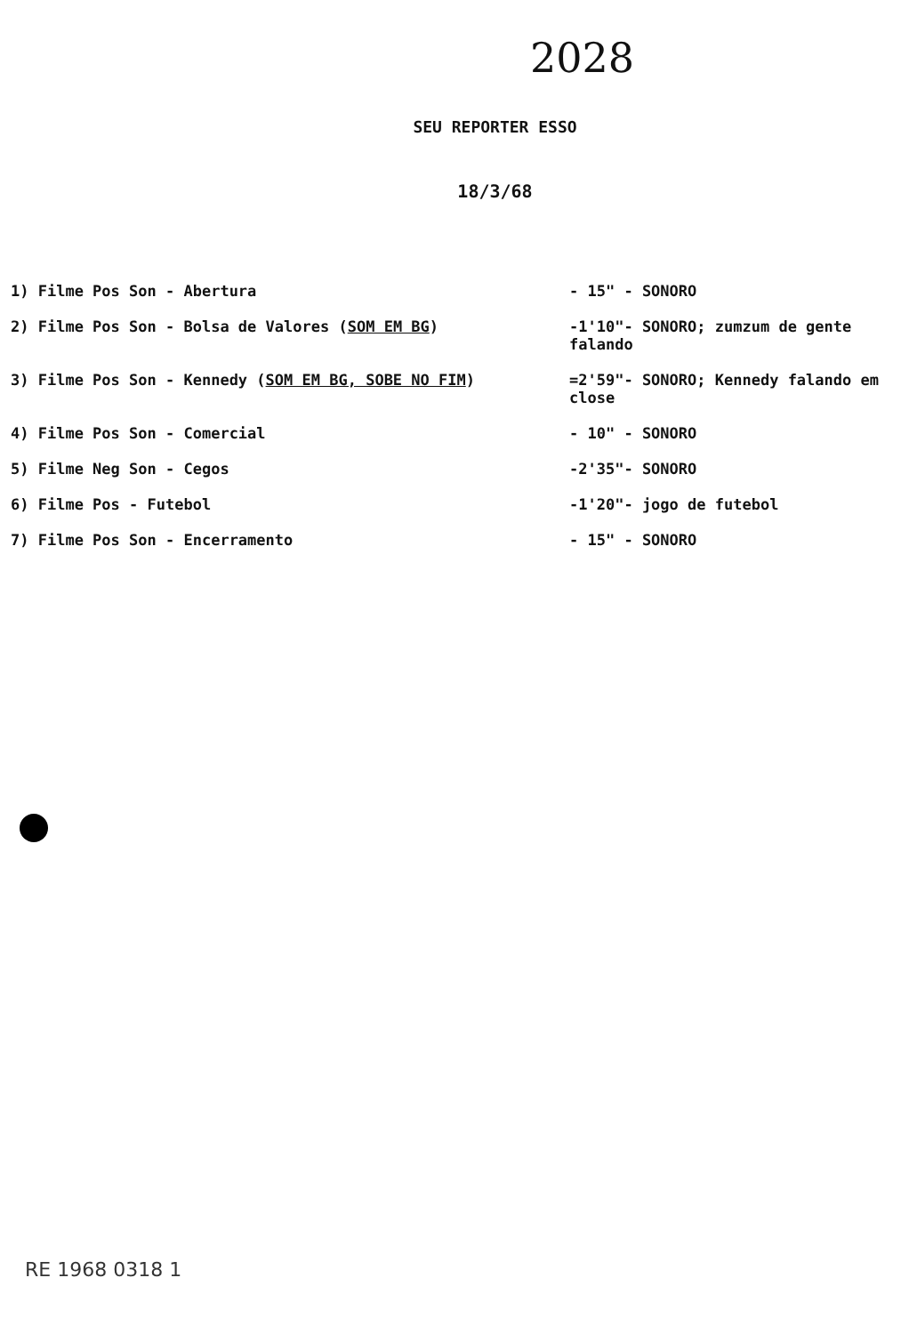2028
SEU REPORTER ESSO
18/3/68
| 1) Filme Pos Son - Abertura | - 15" - SONORO |
| 2) Filme Pos Son - Bolsa de Valores ( SOM EM BG ) | -1'10"- SONORO; zumzum de gente falando |
| 3) Filme Pos Son - Kennedy ( SOM EM BG, SOBE NO FIM ) | =2'59"- SONORO; Kennedy falando em close |
| 4) Filme Pos Son - Comercial | - 10" - SONORO |
| 5) Filme Neg Son - Cegos | -2'35"- SONORO |
| 6) Filme Pos - Futebol | -1'20"- jogo de futebol |
| 7) Filme Pos Son - Encerramento | - 15" - SONORO |
RE 1968 0318 1